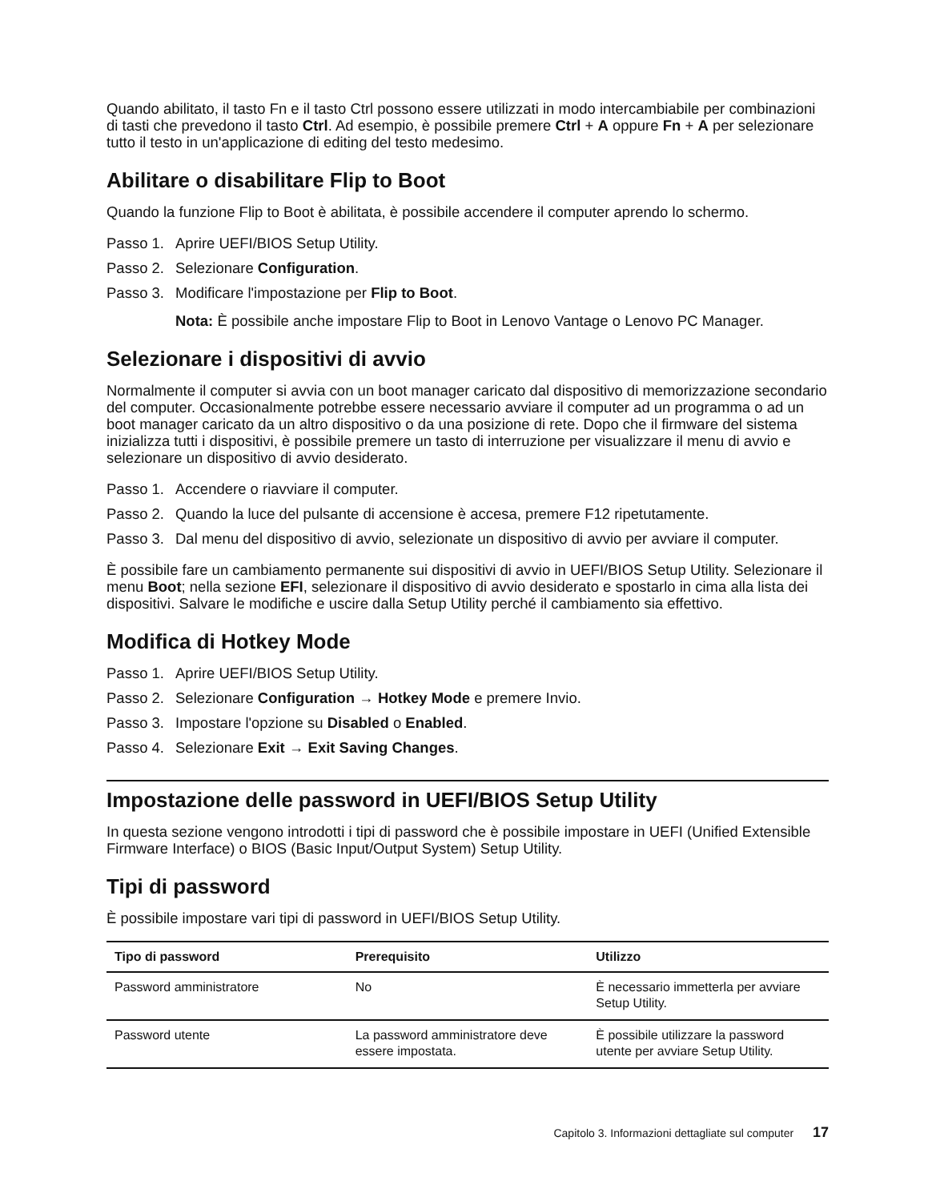Quando abilitato, il tasto Fn e il tasto Ctrl possono essere utilizzati in modo intercambiabile per combinazioni di tasti che prevedono il tasto Ctrl. Ad esempio, è possibile premere Ctrl + A oppure Fn + A per selezionare tutto il testo in un'applicazione di editing del testo medesimo.
Abilitare o disabilitare Flip to Boot
Quando la funzione Flip to Boot è abilitata, è possibile accendere il computer aprendo lo schermo.
Passo 1. Aprire UEFI/BIOS Setup Utility.
Passo 2. Selezionare Configuration.
Passo 3. Modificare l'impostazione per Flip to Boot.
Nota: È possibile anche impostare Flip to Boot in Lenovo Vantage o Lenovo PC Manager.
Selezionare i dispositivi di avvio
Normalmente il computer si avvia con un boot manager caricato dal dispositivo di memorizzazione secondario del computer. Occasionalmente potrebbe essere necessario avviare il computer ad un programma o ad un boot manager caricato da un altro dispositivo o da una posizione di rete. Dopo che il firmware del sistema inizializza tutti i dispositivi, è possibile premere un tasto di interruzione per visualizzare il menu di avvio e selezionare un dispositivo di avvio desiderato.
Passo 1. Accendere o riavviare il computer.
Passo 2. Quando la luce del pulsante di accensione è accesa, premere F12 ripetutamente.
Passo 3. Dal menu del dispositivo di avvio, selezionate un dispositivo di avvio per avviare il computer.
È possibile fare un cambiamento permanente sui dispositivi di avvio in UEFI/BIOS Setup Utility. Selezionare il menu Boot; nella sezione EFI, selezionare il dispositivo di avvio desiderato e spostarlo in cima alla lista dei dispositivi. Salvare le modifiche e uscire dalla Setup Utility perché il cambiamento sia effettivo.
Modifica di Hotkey Mode
Passo 1. Aprire UEFI/BIOS Setup Utility.
Passo 2. Selezionare Configuration → Hotkey Mode e premere Invio.
Passo 3. Impostare l'opzione su Disabled o Enabled.
Passo 4. Selezionare Exit → Exit Saving Changes.
Impostazione delle password in UEFI/BIOS Setup Utility
In questa sezione vengono introdotti i tipi di password che è possibile impostare in UEFI (Unified Extensible Firmware Interface) o BIOS (Basic Input/Output System) Setup Utility.
Tipi di password
È possibile impostare vari tipi di password in UEFI/BIOS Setup Utility.
| Tipo di password | Prerequisito | Utilizzo |
| --- | --- | --- |
| Password amministratore | No | È necessario immetterla per avviare Setup Utility. |
| Password utente | La password amministratore deve essere impostata. | È possibile utilizzare la password utente per avviare Setup Utility. |
Capitolo 3. Informazioni dettagliate sul computer 17